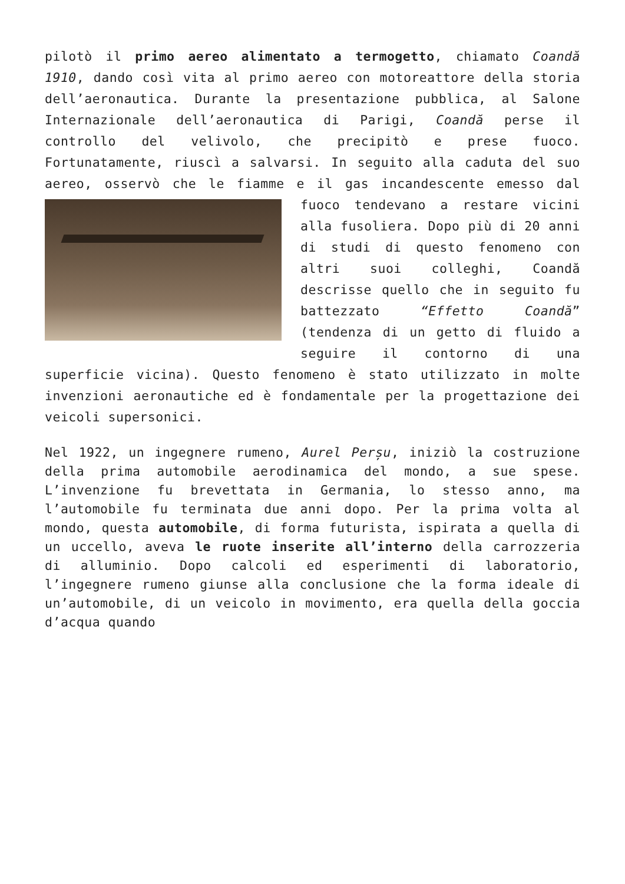pilotò il primo aereo alimentato a termogetto, chiamato Coandă 1910, dando così vita al primo aereo con motoreattore della storia dell’aeronautica. Durante la presentazione pubblica, al Salone Internazionale dell’aeronautica di Parigi, Coandă perse il controllo del velivolo, che precipitò e prese fuoco. Fortunatamente, riuscì a salvarsi. In seguito alla caduta del suo aereo, osservò che le fiamme e il gas incandescente emesso dal fuoco tendevano a restare vicini alla fusoliera. Dopo più di 20 anni di studi di questo fenomeno con altri suoi colleghi, Coandă descrisse quello che in seguito fu battezzato “Effetto Coandă” (tendenza di un getto di fluido a seguire il contorno di una superficie vicina). Questo fenomeno è stato utilizzato in molte invenzioni aeronautiche ed è fondamentale per la progettazione dei veicoli supersonici.
Nel 1922, un ingegnere rumeno, Aurel Perșu, iniziò la costruzione della prima automobile aerodinamica del mondo, a sue spese. L’invenzione fu brevettata in Germania, lo stesso anno, ma l’automobile fu terminata due anni dopo. Per la prima volta al mondo, questa automobile, di forma futurista, ispirata a quella di un uccello, aveva le ruote inserite all’interno della carrozzeria di alluminio. Dopo calcoli ed esperimenti di laboratorio, l’ingegnere rumeno giunse alla conclusione che la forma ideale di un’automobile, di un veicolo in movimento, era quella della goccia d’acqua quando